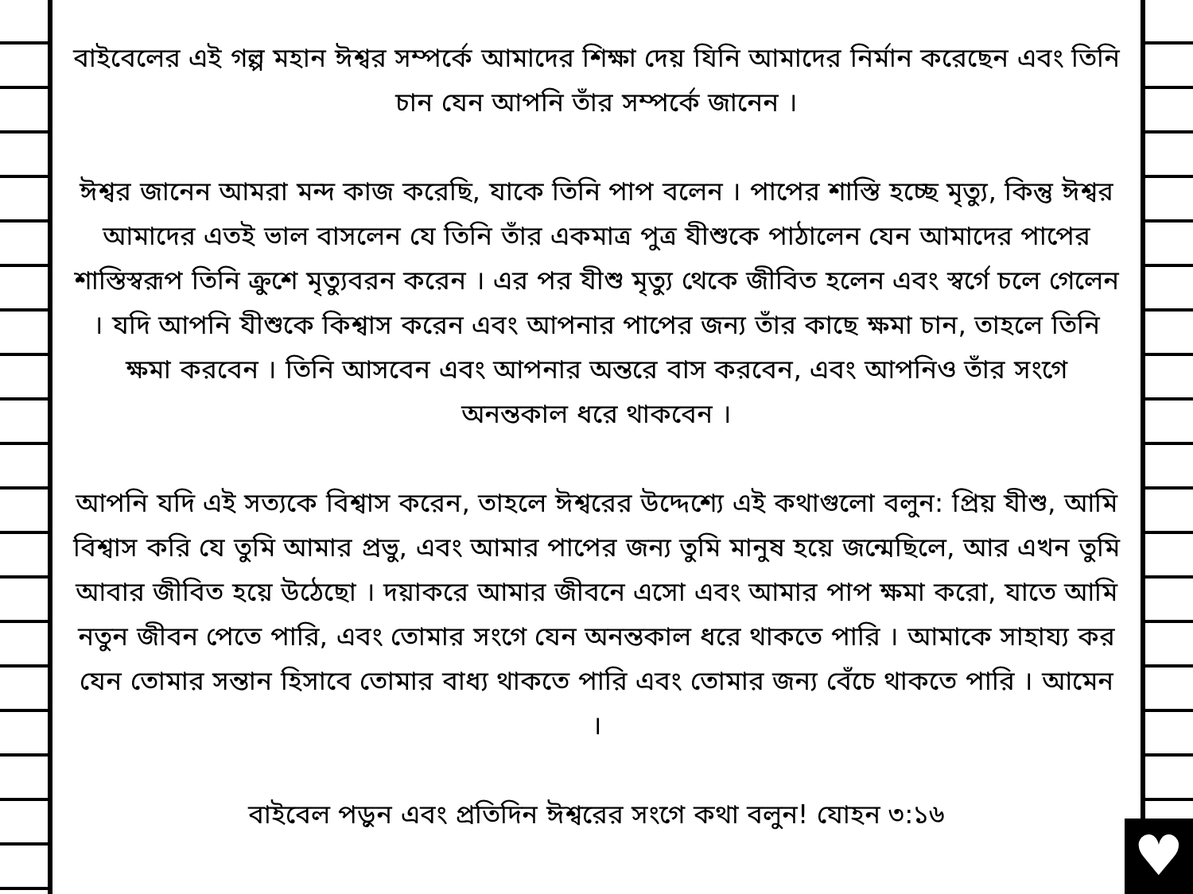♥
বাইবেলের এই গল্প মহান ঈশ্বর সম্পর্কে আমাদের শিক্ষা দেয় যিনি আমাদের নির্মান করেছেন এবং তিনি চান যেন আপনি তাঁর সম্পর্কে জানেন ।
ঈশ্বর জানেন আমরা মন্দ কাজ করেছি, যাকে তিনি পাপ বলেন । পাপের শাস্তি হচ্ছে মৃত্যু, কিন্তু ঈশ্বর আমাদের এতই ভাল বাসলেন যে তিনি তাঁর একমাত্র পুত্র যীশুকে পাঠালেন যেন আমাদের পাপের শাস্তিস্বরূপ তিনি ক্রুশে মৃত্যুবরন করেন । এর পর যীশু মৃত্যু থেকে জীবিত হলেন এবং স্বর্গে চলে গেলেন । যদি আপনি যীশুকে কিশ্বাস করেন এবং আপনার পাপের জন্য তাঁর কাছে ক্ষমা চান, তাহলে তিনি ক্ষমা করবেন । তিনি আসবেন এবং আপনার অন্তরে বাস করবেন, এবং আপনিও তাঁর সংগে অনন্তকাল ধরে থাকবেন ।
আপনি যদি এই সত্যকে বিশ্বাস করেন, তাহলে ঈশ্বরের উদ্দেশ্যে এই কথাগুলো বলুন: প্রিয় যীশু, আমি বিশ্বাস করি যে তুমি আমার প্রভু, এবং আমার পাপের জন্য তুমি মানুষ হয়ে জন্মেছিলে, আর এখন তুমি আবার জীবিত হয়ে উঠেছো । দয়াকরে আমার জীবনে এসো এবং আমার পাপ ক্ষমা করো, যাতে আমি নতুন জীবন পেতে পারি, এবং তোমার সংগে যেন অনন্তকাল ধরে থাকতে পারি । আমাকে সাহায্য কর যেন তোমার সন্তান হিসাবে তোমার বাধ্য থাকতে পারি এবং তোমার জন্য বেঁচে থাকতে পারি । আমেন ।
বাইবেল পড়ুন এবং প্রতিদিন ঈশ্বরের সংগে কথা বলুন! যোহন ৩:১৬